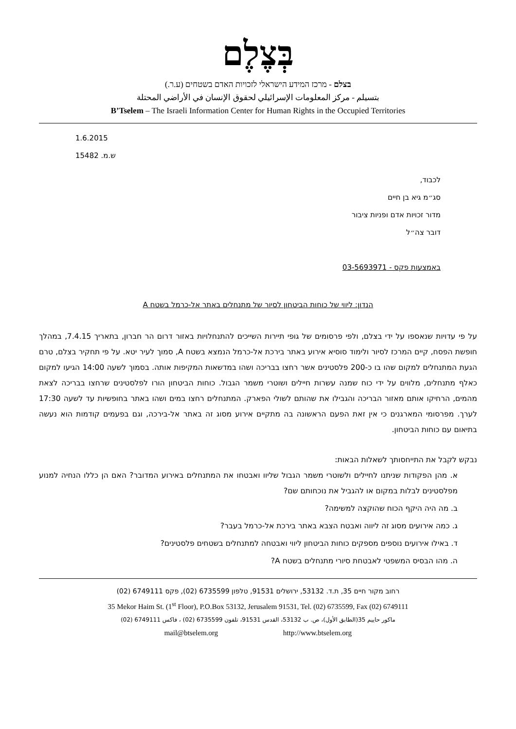בְּצֶלֶם
בצלם - מרכז המידע הישראלי לזכויות האדם בשטחים (ע.ר.)
بتسيلم - مركز المعلومات الإسرائيلي لحقوق الإنسان في الأراضي المحتلة
B’Tselem – The Israeli Information Center for Human Rights in the Occupied Territories
1.6.2015
ש.מ. 15482
לכבוד,
סג״מ גיא בן חיים
מדור זכויות אדם ופניות ציבור
דובר צה״ל
באמצעות פקס - 03-5693971
הנדון: ליווי של כוחות הביטחון לסיור של מתנחלים באתר אל-כרמל בשטח A
על פי עדויות שנאספו על ידי בצלם, ולפי פרסומים של גופי תיירות השייכים להתנחלויות באזור דרום הר חברון, בתאריך 7.4.15, במהלך חופשת הפסח, קיים המרכז לסיור ולימוד סוסיא אירוע באתר בירכת אל-כרמל הנמצא בשטח A, סמוך לעיר יטא. על פי תחקיר בצלם, טרם הגעת המתנחלים למקום שהו בו כ-200 פלסטינים אשר רחצו בבריכה ושהו במדשאות המקיפות אותה. בסמוך לשעה 14:00 הגיעו למקום כאלף מתנחלים, מלווים על ידי כוח שמנה עשרות חיילים ושוטרי משמר הגבול. כוחות הביטחון הורו לפלסטינים שרחצו בבריכה לצאת מהמים, הרחיקו אותם מאזור הבריכה והגבילו את שהותם לשולי הפארק. המתנחלים רחצו במים ושהו באתר בחופשיות עד לשעה 17:30 לערך. מפרסומי המארגנים כי אין זאת הפעם הראשונה בה מתקיים אירוע מסוג זה באתר אל-בירכה, וגם בפעמים קודמות הוא נעשה בתיאום עם כוחות הביטחון.
נבקש לקבל את התייחסותך לשאלות הבאות:
א. מהן הפקודות שניתנו לחיילים ולשוטרי משמר הגבול שליוו ואבטחו את המתנחלים באירוע המדובר? האם הן כללו הנחיה למנוע מפלסטינים לבלות במקום או להגביל את נוכחותם שם?
ב. מה היה היקף הכוח שהוקצה למשימה?
ג. כמה אירועים מסוג זה ליווה ואבטח הצבא באתר בירכת אל-כרמל בעבר?
ד. באילו אירועים נוספים מספקים כוחות הביטחון ליווי ואבטחה למתנחלים בשטחים פלסטינים?
ה. מהו הבסיס המשפטי לאבטחת סיורי מתנחלים בשטח A?
רחוב מקור חיים 35, ת.ד. 53132, ירושלים 91531, טלפון 6735599 (02), פקס 6749111 (02)
35 Mekor Haim St. (1<sup>st</sup> Floor), P.O.Box 53132, Jerusalem 91531, Tel. (02) 6735599, Fax (02) 6749111
ماكور حاييم 35(الطابق الأول)، ص. ب 53132، القدس 91531، تلفون 6735599 (02) ، فاكس 6749111 (02)
mail@btselem.org http://www.btselem.org